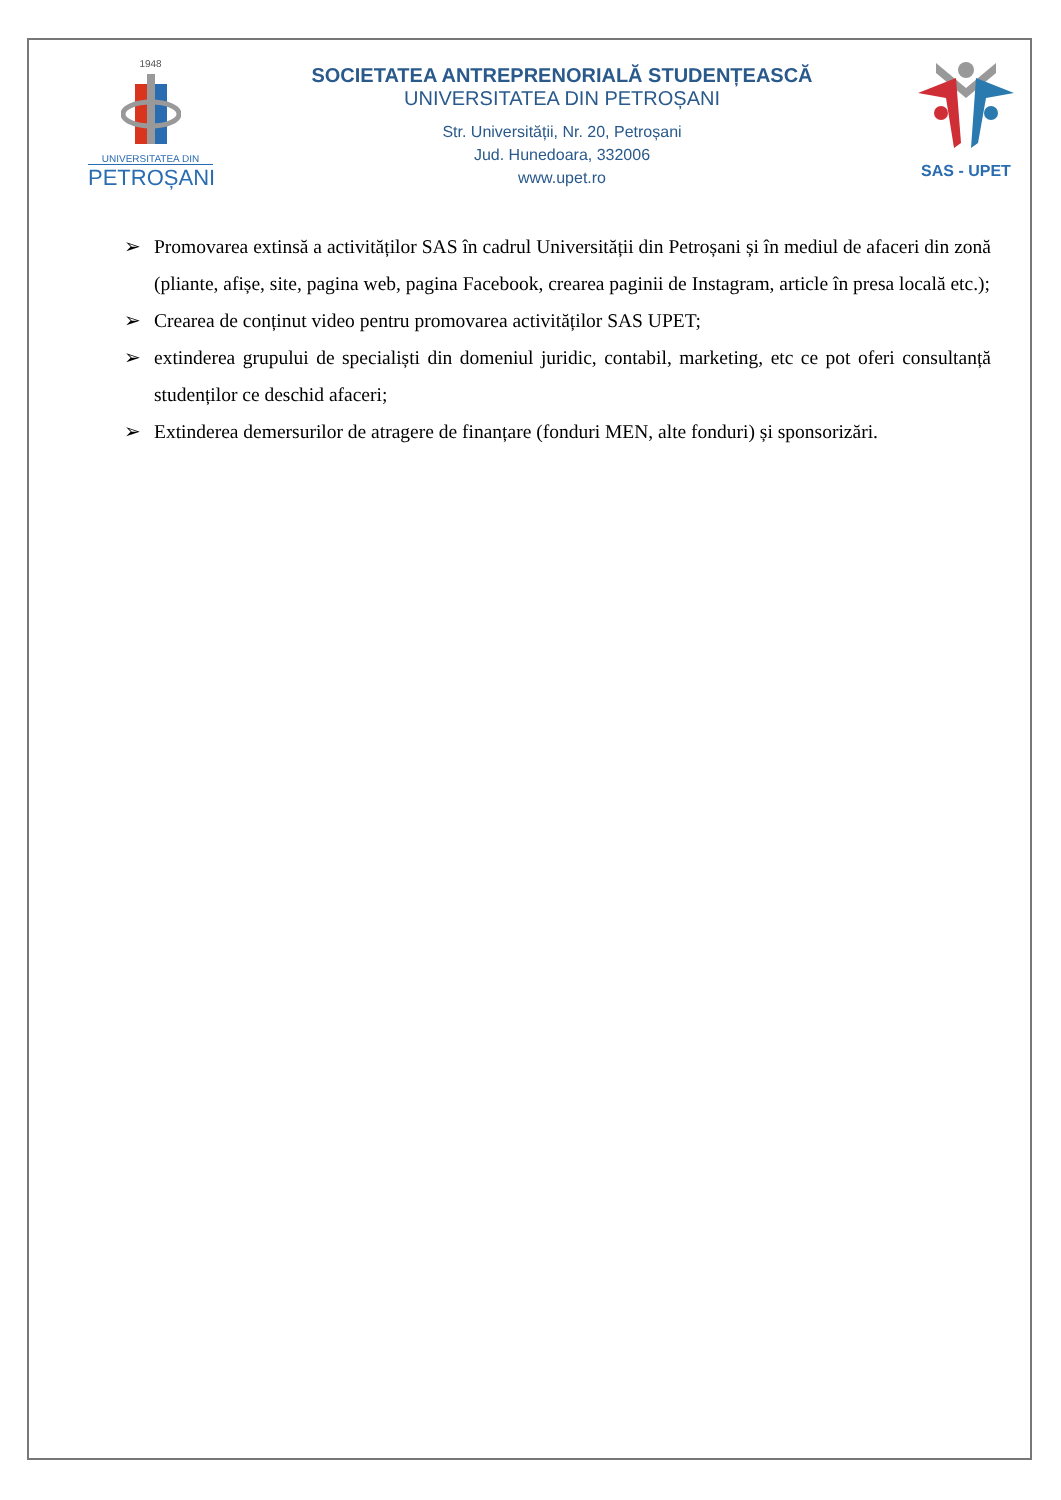1948
UNIVERSITATEA DIN
PETROȘANI
SOCIETATEA ANTREPRENORIALĂ STUDENȚEASCĂ
UNIVERSITATEA DIN PETROȘANI
Str. Universității, Nr. 20, Petroșani
Jud. Hunedoara, 332006
www.upet.ro
SAS - UPET
➢ Promovarea extinsă a activităților SAS în cadrul Universității din Petroșani și în mediul de afaceri din zonă (pliante, afișe, site, pagina web, pagina Facebook, crearea paginii de Instagram, article în presa locală etc.);
➢ Crearea de conținut video pentru promovarea activităților SAS UPET;
➢ extinderea grupului de specialiști din domeniul juridic, contabil, marketing, etc ce pot oferi consultanță studenților ce deschid afaceri;
➢ Extinderea demersurilor de atragere de finanțare (fonduri MEN, alte fonduri) și sponsorizări.